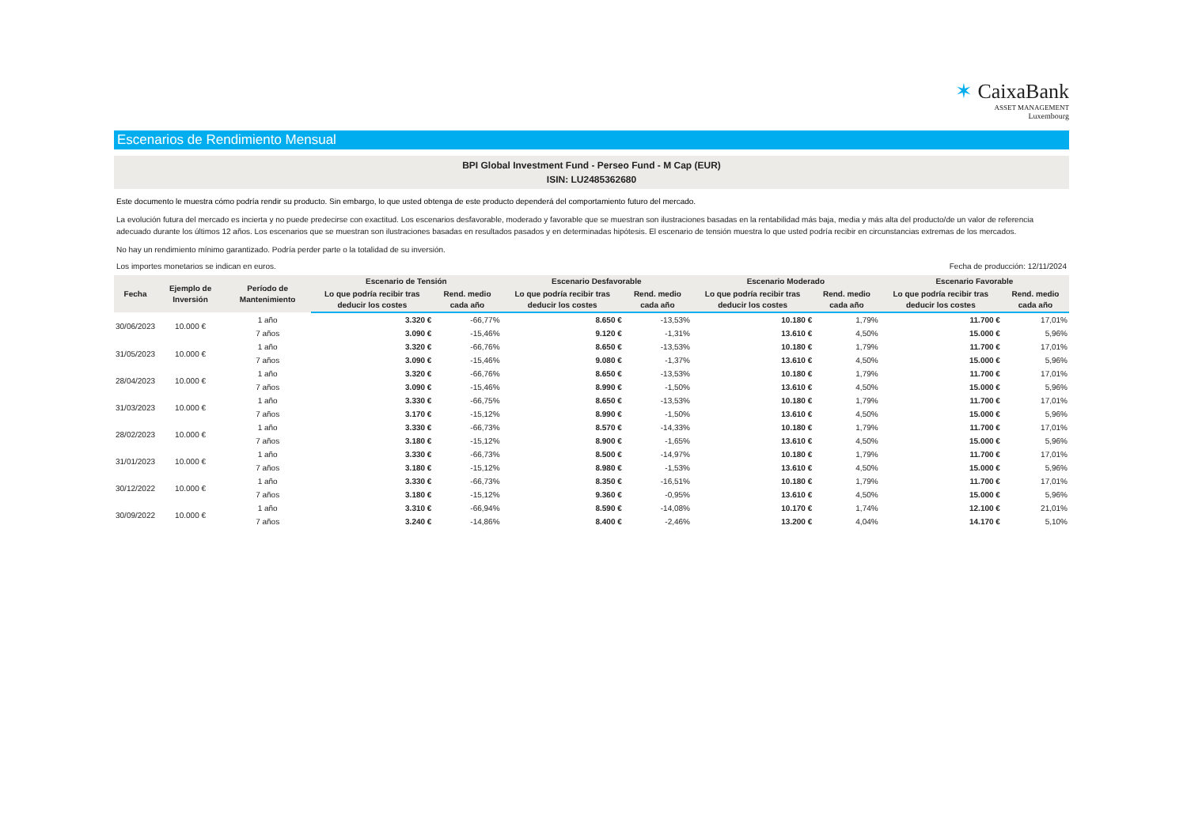✶ CaixaBank
ASSET MANAGEMENT
Luxembourg
Escenarios de Rendimiento Mensual
BPI Global Investment Fund - Perseo Fund - M Cap (EUR)
ISIN: LU2485362680
Este documento le muestra cómo podría rendir su producto. Sin embargo, lo que usted obtenga de este producto dependerá del comportamiento futuro del mercado.
La evolución futura del mercado es incierta y no puede predecirse con exactitud. Los escenarios desfavorable, moderado y favorable que se muestran son ilustraciones basadas en la rentabilidad más baja, media y más alta del producto/de un valor de referencia adecuado durante los últimos 12 años. Los escenarios que se muestran son ilustraciones basadas en resultados pasados y en determinadas hipótesis. El escenario de tensión muestra lo que usted podría recibir en circunstancias extremas de los mercados.
No hay un rendimiento mínimo garantizado. Podría perder parte o la totalidad de su inversión.
Los importes monetarios se indican en euros. Fecha de producción: 12/11/2024
| Fecha | Ejemplo de Inversión | Período de Mantenimiento | Escenario de Tensión | | Escenario Desfavorable | | Escenario Moderado | | Escenario Favorable | |
| --- | --- | --- | --- | --- | --- | --- | --- | --- | --- | --- |
| | | | Lo que podría recibir tras deducir los costes | Rend. medio cada año | Lo que podría recibir tras deducir los costes | Rend. medio cada año | Lo que podría recibir tras deducir los costes | Rend. medio cada año | Lo que podría recibir tras deducir los costes | Rend. medio cada año |
| 30/06/2023 | 10.000 € | 1 año | 3.320 € | -66,77% | 8.650 € | -13,53% | 10.180 € | 1,79% | 11.700 € | 17,01% |
| | | 7 años | 3.090 € | -15,46% | 9.120 € | -1,31% | 13.610 € | 4,50% | 15.000 € | 5,96% |
| 31/05/2023 | 10.000 € | 1 año | 3.320 € | -66,76% | 8.650 € | -13,53% | 10.180 € | 1,79% | 11.700 € | 17,01% |
| | | 7 años | 3.090 € | -15,46% | 9.080 € | -1,37% | 13.610 € | 4,50% | 15.000 € | 5,96% |
| 28/04/2023 | 10.000 € | 1 año | 3.320 € | -66,76% | 8.650 € | -13,53% | 10.180 € | 1,79% | 11.700 € | 17,01% |
| | | 7 años | 3.090 € | -15,46% | 8.990 € | -1,50% | 13.610 € | 4,50% | 15.000 € | 5,96% |
| 31/03/2023 | 10.000 € | 1 año | 3.330 € | -66,75% | 8.650 € | -13,53% | 10.180 € | 1,79% | 11.700 € | 17,01% |
| | | 7 años | 3.170 € | -15,12% | 8.990 € | -1,50% | 13.610 € | 4,50% | 15.000 € | 5,96% |
| 28/02/2023 | 10.000 € | 1 año | 3.330 € | -66,73% | 8.570 € | -14,33% | 10.180 € | 1,79% | 11.700 € | 17,01% |
| | | 7 años | 3.180 € | -15,12% | 8.900 € | -1,65% | 13.610 € | 4,50% | 15.000 € | 5,96% |
| 31/01/2023 | 10.000 € | 1 año | 3.330 € | -66,73% | 8.500 € | -14,97% | 10.180 € | 1,79% | 11.700 € | 17,01% |
| | | 7 años | 3.180 € | -15,12% | 8.980 € | -1,53% | 13.610 € | 4,50% | 15.000 € | 5,96% |
| 30/12/2022 | 10.000 € | 1 año | 3.330 € | -66,73% | 8.350 € | -16,51% | 10.180 € | 1,79% | 11.700 € | 17,01% |
| | | 7 años | 3.180 € | -15,12% | 9.360 € | -0,95% | 13.610 € | 4,50% | 15.000 € | 5,96% |
| 30/09/2022 | 10.000 € | 1 año | 3.310 € | -66,94% | 8.590 € | -14,08% | 10.170 € | 1,74% | 12.100 € | 21,01% |
| | | 7 años | 3.240 € | -14,86% | 8.400 € | -2,46% | 13.200 € | 4,04% | 14.170 € | 5,10% |